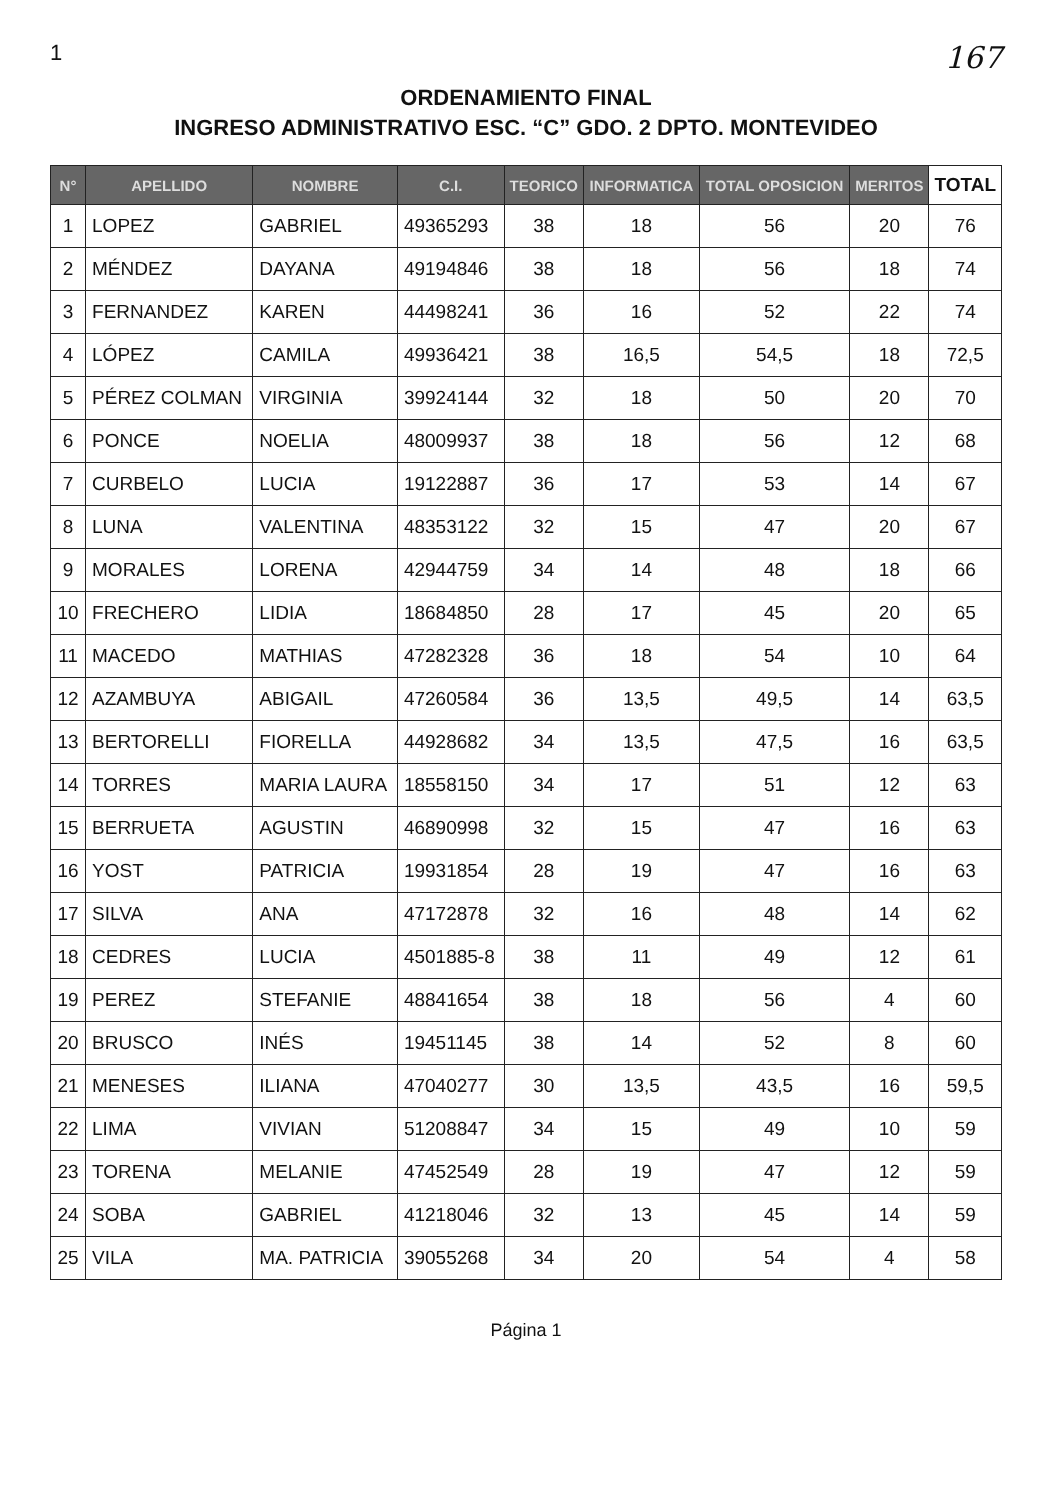1 167
ORDENAMIENTO FINAL
INGRESO ADMINISTRATIVO ESC. “C” GDO. 2 DPTO. MONTEVIDEO
| N° | APELLIDO | NOMBRE | C.I. | TEORICO | INFORMATICA | TOTAL OPOSICION | MERITOS | TOTAL |
| --- | --- | --- | --- | --- | --- | --- | --- | --- |
| 1 | LOPEZ | GABRIEL | 49365293 | 38 | 18 | 56 | 20 | 76 |
| 2 | MÉNDEZ | DAYANA | 49194846 | 38 | 18 | 56 | 18 | 74 |
| 3 | FERNANDEZ | KAREN | 44498241 | 36 | 16 | 52 | 22 | 74 |
| 4 | LÓPEZ | CAMILA | 49936421 | 38 | 16,5 | 54,5 | 18 | 72,5 |
| 5 | PÉREZ COLMAN | VIRGINIA | 39924144 | 32 | 18 | 50 | 20 | 70 |
| 6 | PONCE | NOELIA | 48009937 | 38 | 18 | 56 | 12 | 68 |
| 7 | CURBELO | LUCIA | 19122887 | 36 | 17 | 53 | 14 | 67 |
| 8 | LUNA | VALENTINA | 48353122 | 32 | 15 | 47 | 20 | 67 |
| 9 | MORALES | LORENA | 42944759 | 34 | 14 | 48 | 18 | 66 |
| 10 | FRECHERO | LIDIA | 18684850 | 28 | 17 | 45 | 20 | 65 |
| 11 | MACEDO | MATHIAS | 47282328 | 36 | 18 | 54 | 10 | 64 |
| 12 | AZAMBUYA | ABIGAIL | 47260584 | 36 | 13,5 | 49,5 | 14 | 63,5 |
| 13 | BERTORELLI | FIORELLA | 44928682 | 34 | 13,5 | 47,5 | 16 | 63,5 |
| 14 | TORRES | MARIA LAURA | 18558150 | 34 | 17 | 51 | 12 | 63 |
| 15 | BERRUETA | AGUSTIN | 46890998 | 32 | 15 | 47 | 16 | 63 |
| 16 | YOST | PATRICIA | 19931854 | 28 | 19 | 47 | 16 | 63 |
| 17 | SILVA | ANA | 47172878 | 32 | 16 | 48 | 14 | 62 |
| 18 | CEDRES | LUCIA | 4501885-8 | 38 | 11 | 49 | 12 | 61 |
| 19 | PEREZ | STEFANIE | 48841654 | 38 | 18 | 56 | 4 | 60 |
| 20 | BRUSCO | INÉS | 19451145 | 38 | 14 | 52 | 8 | 60 |
| 21 | MENESES | ILIANA | 47040277 | 30 | 13,5 | 43,5 | 16 | 59,5 |
| 22 | LIMA | VIVIAN | 51208847 | 34 | 15 | 49 | 10 | 59 |
| 23 | TORENA | MELANIE | 47452549 | 28 | 19 | 47 | 12 | 59 |
| 24 | SOBA | GABRIEL | 41218046 | 32 | 13 | 45 | 14 | 59 |
| 25 | VILA | MA. PATRICIA | 39055268 | 34 | 20 | 54 | 4 | 58 |
Página 1